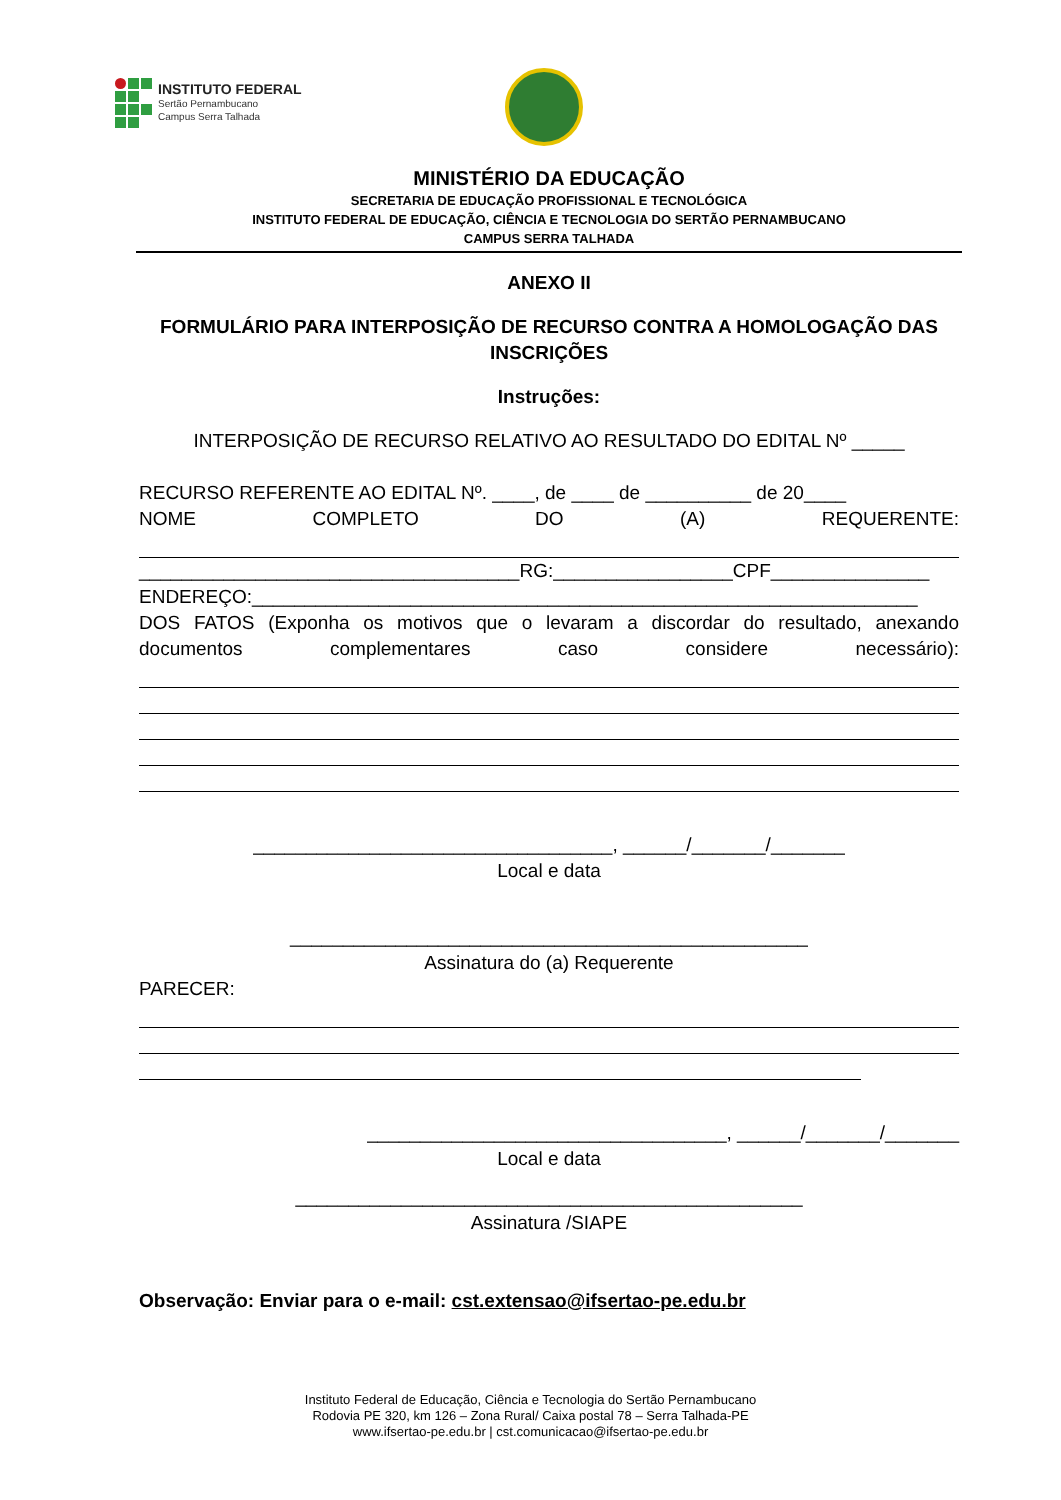INSTITUTO FEDERAL
Sertão Pernambucano
Campus Serra Talhada
MINISTÉRIO DA EDUCAÇÃO
SECRETARIA DE EDUCAÇÃO PROFISSIONAL E TECNOLÓGICA
INSTITUTO FEDERAL DE EDUCAÇÃO, CIÊNCIA E TECNOLOGIA DO SERTÃO PERNAMBUCANO
CAMPUS SERRA TALHADA
ANEXO II
FORMULÁRIO PARA INTERPOSIÇÃO DE RECURSO CONTRA A HOMOLOGAÇÃO DAS INSCRIÇÕES
Instruções:
INTERPOSIÇÃO DE RECURSO RELATIVO AO RESULTADO DO EDITAL Nº _____
RECURSO REFERENTE AO EDITAL Nº. ____, de ____ de __________ de 20____
NOME COMPLETO DO (A) REQUERENTE:
____________________________________RG:_________________CPF_______________
ENDEREÇO:_______________________________________________________________
DOS FATOS (Exponha os motivos que o levaram a discordar do resultado, anexando documentos complementares caso considere necessário):
__________________________________, ______/_______/_______
Local e data
_________________________________________________
Assinatura do (a) Requerente
PARECER:
__________________________________, ______/_______/_______
Local e data
________________________________________________
Assinatura /SIAPE
Observação: Enviar para o e-mail: cst.extensao@ifsertao-pe.edu.br
Instituto Federal de Educação, Ciência e Tecnologia do Sertão Pernambucano
Rodovia PE 320, km 126 – Zona Rural/ Caixa postal 78 – Serra Talhada-PE
www.ifsertao-pe.edu.br | cst.comunicacao@ifsertao-pe.edu.br